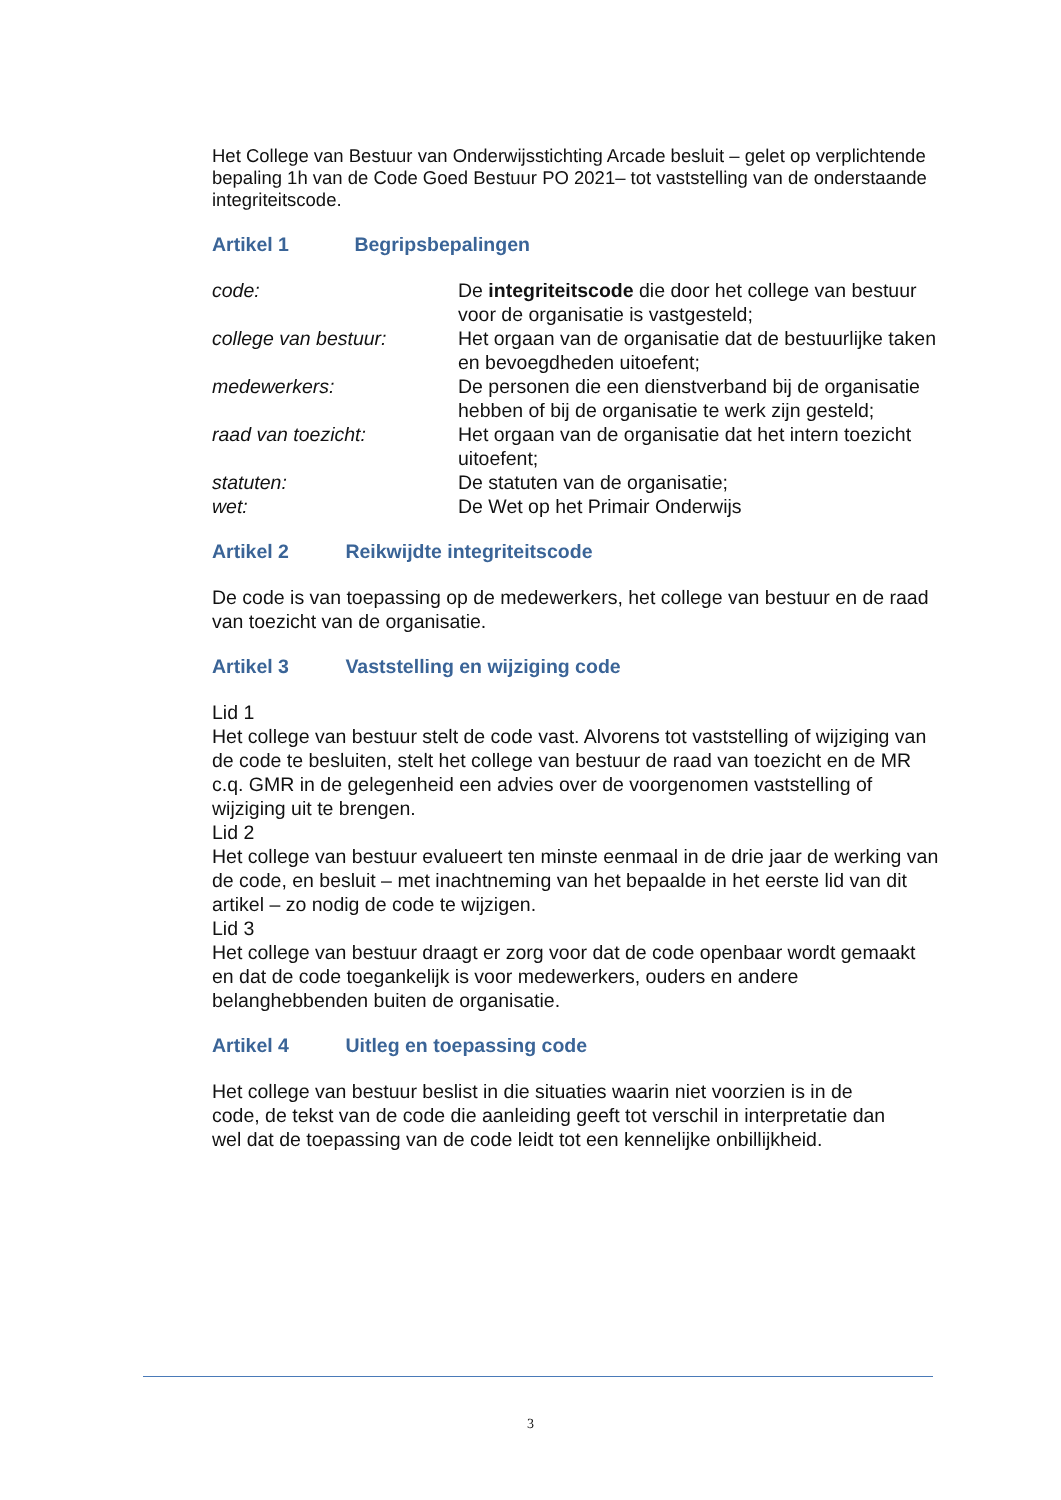Het College van Bestuur van Onderwijsstichting Arcade besluit – gelet op verplichtende bepaling 1h van de Code Goed Bestuur PO 2021– tot vaststelling van de onderstaande integriteitscode.
Artikel 1 Begripsbepalingen
code: De integriteitscode die door het college van bestuur voor de organisatie is vastgesteld;
college van bestuur: Het orgaan van de organisatie dat de bestuurlijke taken en bevoegdheden uitoefent;
medewerkers: De personen die een dienstverband bij de organisatie hebben of bij de organisatie te werk zijn gesteld;
raad van toezicht: Het orgaan van de organisatie dat het intern toezicht uitoefent;
statuten: De statuten van de organisatie;
wet: De Wet op het Primair Onderwijs
Artikel 2 Reikwijdte integriteitscode
De code is van toepassing op de medewerkers, het college van bestuur en de raad van toezicht van de organisatie.
Artikel 3 Vaststelling en wijziging code
Lid 1
Het college van bestuur stelt de code vast. Alvorens tot vaststelling of wijziging van de code te besluiten, stelt het college van bestuur de raad van toezicht en de MR c.q. GMR in de gelegenheid een advies over de voorgenomen vaststelling of wijziging uit te brengen.
Lid 2
Het college van bestuur evalueert ten minste eenmaal in de drie jaar de werking van de code, en besluit – met inachtneming van het bepaalde in het eerste lid van dit artikel – zo nodig de code te wijzigen.
Lid 3
Het college van bestuur draagt er zorg voor dat de code openbaar wordt gemaakt en dat de code toegankelijk is voor medewerkers, ouders en andere belanghebbenden buiten de organisatie.
Artikel 4 Uitleg en toepassing code
Het college van bestuur beslist in die situaties waarin niet voorzien is in de code, de tekst van de code die aanleiding geeft tot verschil in interpretatie dan wel dat de toepassing van de code leidt tot een kennelijke onbillijkheid.
3